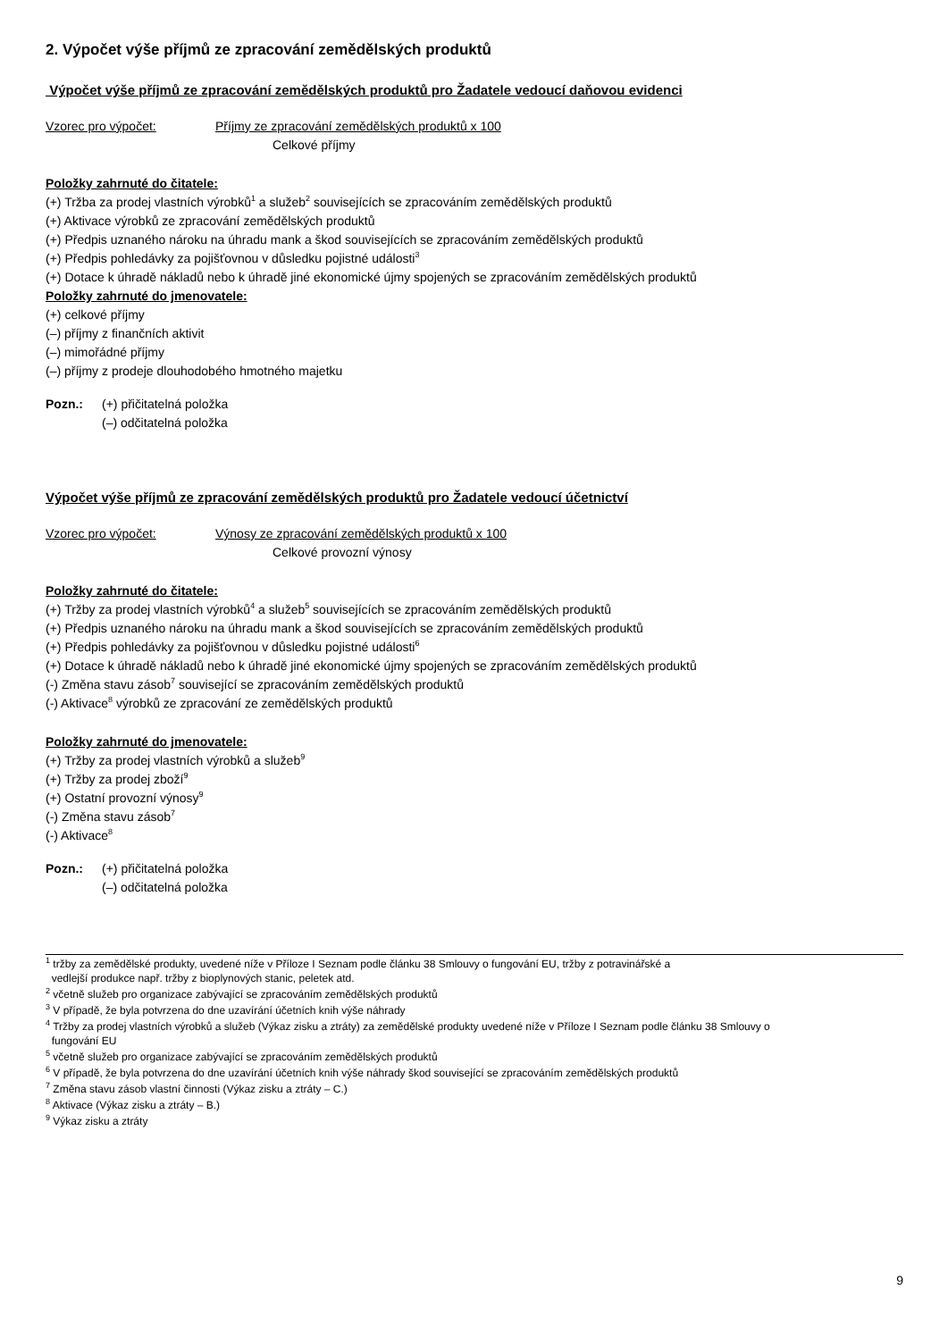2. Výpočet výše příjmů ze zpracování zemědělských produktů
Výpočet výše příjmů ze zpracování zemědělských produktů pro Žadatele vedoucí daňovou evidenci
Vzorec pro výpočet: Příjmy ze zpracování zemědělských produktů x 100
Celkové příjmy
Položky zahrnuté do čitatele:
(+) Tržba za prodej vlastních výrobků<sup>1</sup> a služeb<sup>2</sup> souvisejících se zpracováním zemědělských produktů
(+) Aktivace výrobků ze zpracování zemědělských produktů
(+) Předpis uznaného nároku na úhradu mank a škod souvisejících se zpracováním zemědělských produktů
(+) Předpis pohledávky za pojišťovnou v důsledku pojistné události<sup>3</sup>
(+) Dotace k úhradě nákladů nebo k úhradě jiné ekonomické újmy spojených se zpracováním zemědělských produktů
Položky zahrnuté do jmenovatele:
(+) celkové příjmy
(–) příjmy z finančních aktivit
(–) mimořádné příjmy
(–) příjmy z prodeje dlouhodobého hmotného majetku
Pozn.: (+) přičitatelná položka
(–) odčitatelná položka
Výpočet výše příjmů ze zpracování zemědělských produktů pro Žadatele vedoucí účetnictví
Vzorec pro výpočet: Výnosy ze zpracování zemědělských produktů x 100
Celkové provozní výnosy
Položky zahrnuté do čitatele:
(+) Tržby za prodej vlastních výrobků<sup>4</sup> a služeb<sup>5</sup> souvisejících se zpracováním zemědělských produktů
(+) Předpis uznaného nároku na úhradu mank a škod souvisejících se zpracováním zemědělských produktů
(+) Předpis pohledávky za pojišťovnou v důsledku pojistné události<sup>6</sup>
(+) Dotace k úhradě nákladů nebo k úhradě jiné ekonomické újmy spojených se zpracováním zemědělských produktů
(-) Změna stavu zásob<sup>7</sup> související se zpracováním zemědělských produktů
(-) Aktivace<sup>8</sup> výrobků ze zpracování ze zemědělských produktů
Položky zahrnuté do jmenovatele:
(+) Tržby za prodej vlastních výrobků a služeb<sup>9</sup>
(+) Tržby za prodej zboží<sup>9</sup>
(+) Ostatní provozní výnosy<sup>9</sup>
(-) Změna stavu zásob<sup>7</sup>
(-) Aktivace<sup>8</sup>
Pozn.: (+) přičitatelná položka
(–) odčitatelná položka
<sup>1</sup> tržby za zemědělské produkty, uvedené níže v Příloze I Seznam podle článku 38 Smlouvy o fungování EU, tržby z potravinářské a
vedlejší produkce např. tržby z bioplynových stanic, peletek atd.
<sup>2</sup> včetně služeb pro organizace zabývající se zpracováním zemědělských produktů
<sup>3</sup> V případě, že byla potvrzena do dne uzavírání účetních knih výše náhrady
<sup>4</sup> Tržby za prodej vlastních výrobků a služeb (Výkaz zisku a ztráty) za zemědělské produkty uvedené níže v Příloze I Seznam podle článku 38 Smlouvy o
fungování EU
<sup>5</sup> včetně služeb pro organizace zabývající se zpracováním zemědělských produktů
<sup>6</sup> V případě, že byla potvrzena do dne uzavírání účetních knih výše náhrady škod související se zpracováním zemědělských produktů
<sup>7</sup> Změna stavu zásob vlastní činnosti (Výkaz zisku a ztráty – C.)
<sup>8</sup> Aktivace (Výkaz zisku a ztráty – B.)
<sup>9</sup> Výkaz zisku a ztráty
9